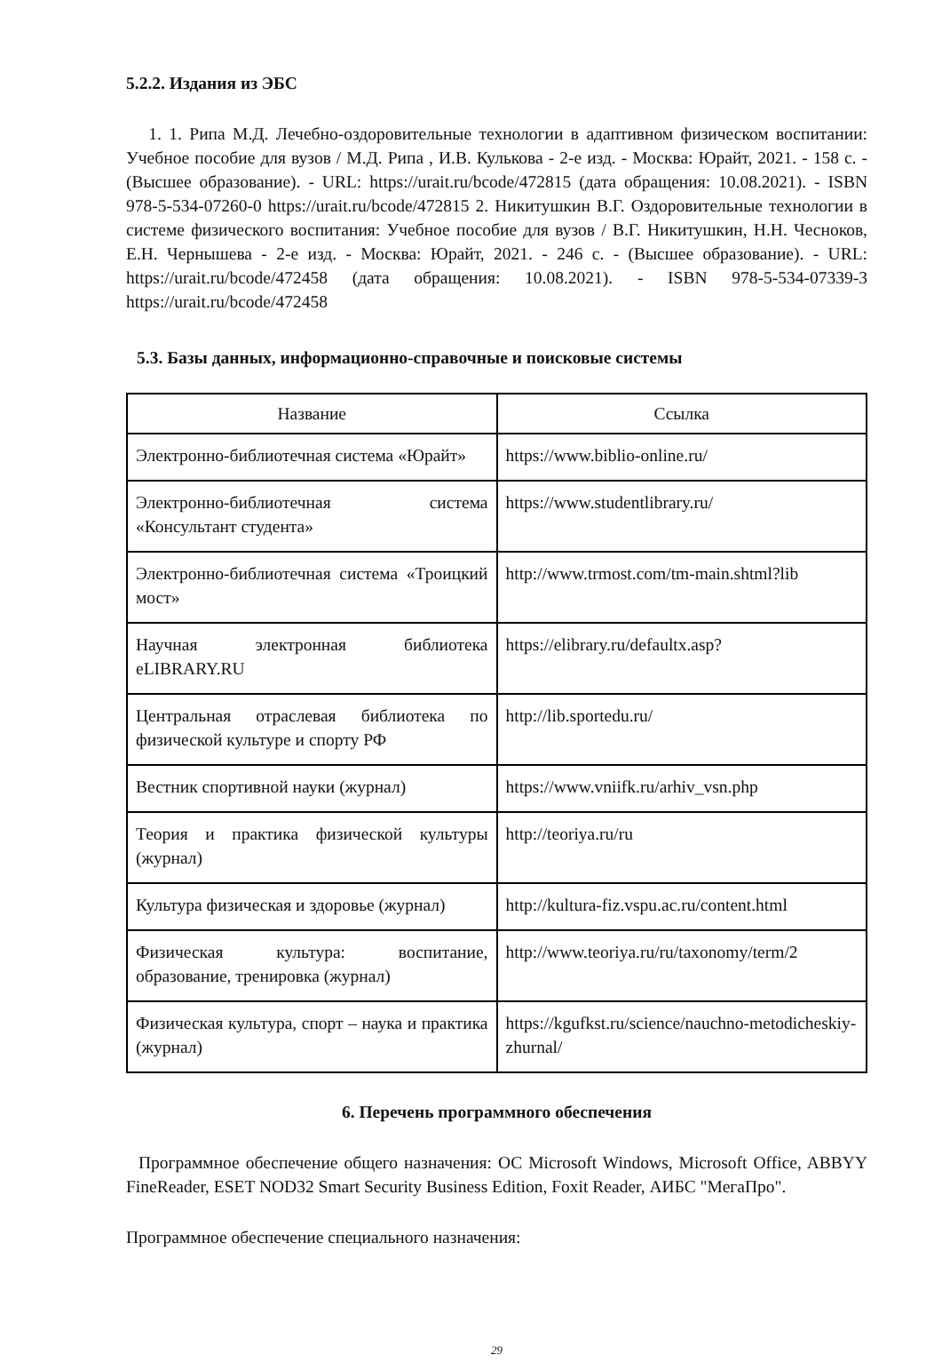5.2.2. Издания из ЭБС
1. 1. Рипа М.Д. Лечебно-оздоровительные технологии в адаптивном физическом воспитании: Учебное пособие для вузов / М.Д. Рипа , И.В. Кулькова - 2-е изд. - Москва: Юрайт, 2021. - 158 с. - (Высшее образование). - URL: https://urait.ru/bcode/472815 (дата обращения: 10.08.2021). - ISBN 978-5-534-07260-0 https://urait.ru/bcode/472815 2. Никитушкин В.Г. Оздоровительные технологии в системе физического воспитания: Учебное пособие для вузов / В.Г. Никитушкин, Н.Н. Чесноков, Е.Н. Чернышева - 2-е изд. - Москва: Юрайт, 2021. - 246 с. - (Высшее образование). - URL: https://urait.ru/bcode/472458 (дата обращения: 10.08.2021). - ISBN 978-5-534-07339-3 https://urait.ru/bcode/472458
5.3. Базы данных, информационно-справочные и поисковые системы
| Название | Ссылка |
| --- | --- |
| Электронно-библиотечная система «Юрайт» | https://www.biblio-online.ru/ |
| Электронно-библиотечная система «Консультант студента» | https://www.studentlibrary.ru/ |
| Электронно-библиотечная система «Троицкий мост» | http://www.trmost.com/tm-main.shtml?lib |
| Научная электронная библиотека eLIBRARY.RU | https://elibrary.ru/defaultx.asp? |
| Центральная отраслевая библиотека по физической культуре и спорту РФ | http://lib.sportedu.ru/ |
| Вестник спортивной науки (журнал) | https://www.vniifk.ru/arhiv_vsn.php |
| Теория и практика физической культуры (журнал) | http://teoriya.ru/ru |
| Культура физическая и здоровье (журнал) | http://kultura-fiz.vspu.ac.ru/content.html |
| Физическая культура: воспитание, образование, тренировка (журнал) | http://www.teoriya.ru/ru/taxonomy/term/2 |
| Физическая культура, спорт – наука и практика (журнал) | https://kgufkst.ru/science/nauchno-metodicheskiy-zhurnal/ |
6. Перечень программного обеспечения
Программное обеспечение общего назначения: ОС Microsoft Windows, Microsoft Office, ABBYY FineReader, ESET NOD32 Smart Security Business Edition, Foxit Reader, АИБС "МегаПро".
Программное обеспечение специального назначения:
29